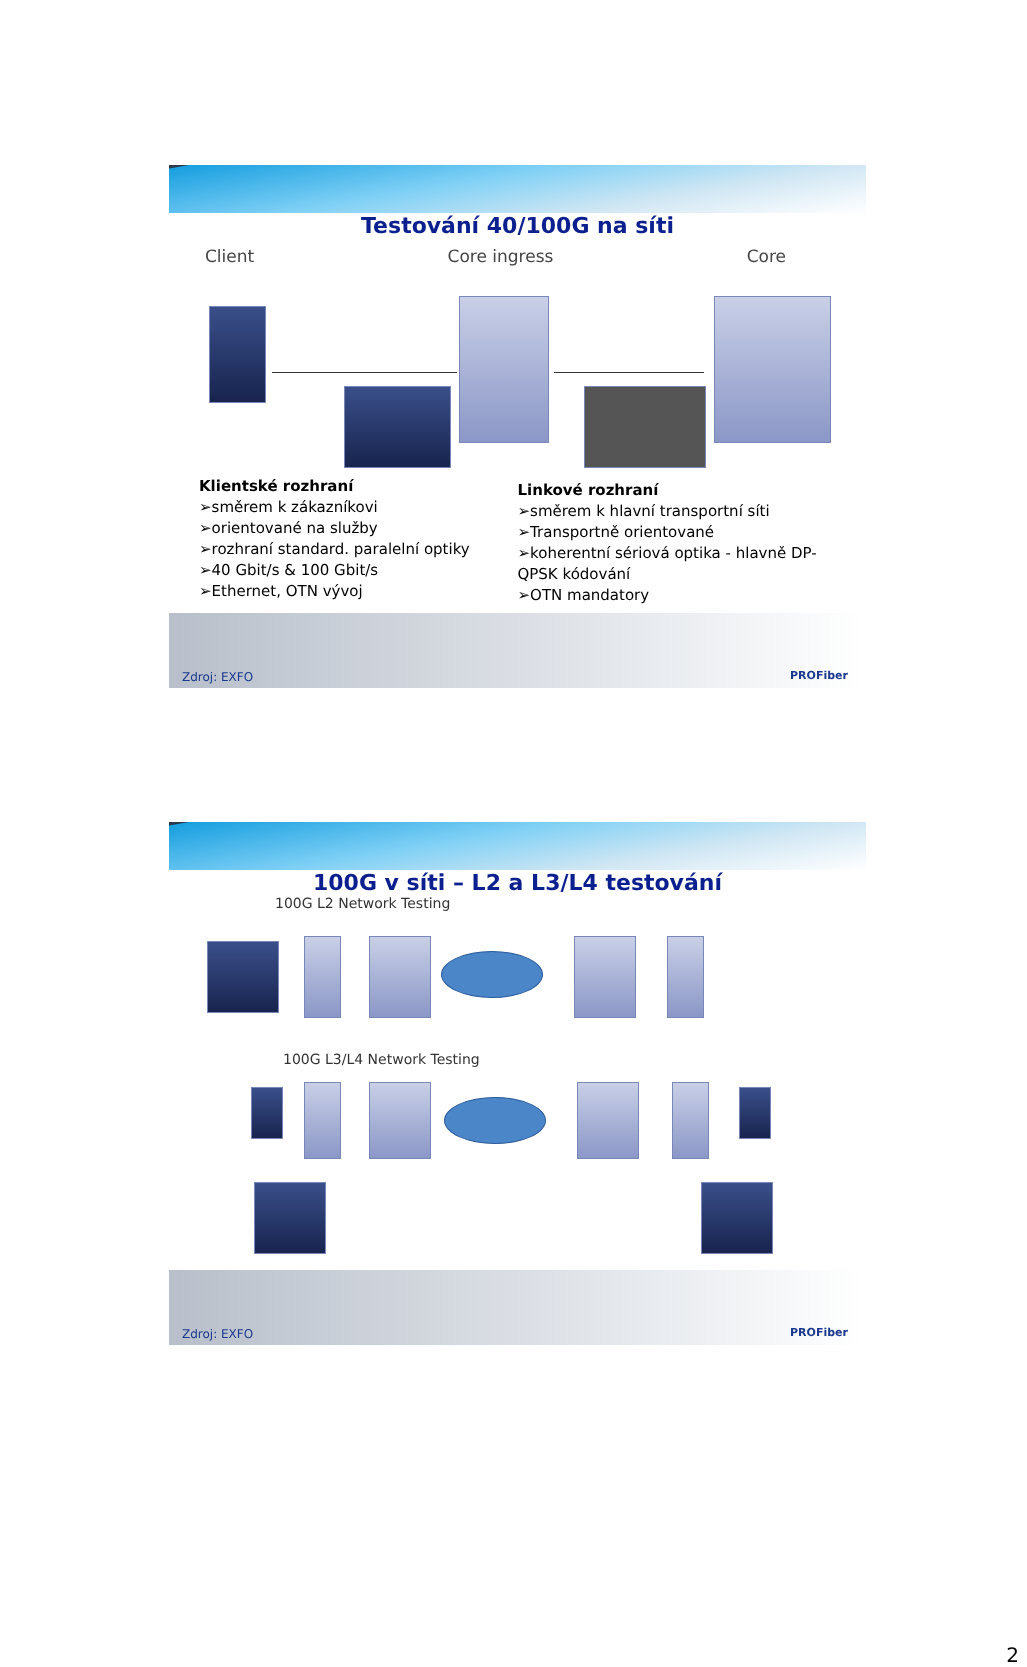Testování 40/100G na síti
Client Core ingress Core
Klientské rozhraní
➢směrem k zákazníkovi
➢orientované na služby
➢rozhraní standard. paralelní optiky
➢40 Gbit/s & 100 Gbit/s
➢Ethernet, OTN vývoj
Linkové rozhraní
➢směrem k hlavní transportní síti
➢Transportně orientované
➢koherentní sériová optika - hlavně DP-QPSK kódování
➢OTN mandatory
Zdroj: EXFO PROFiber
100G v síti – L2 a L3/L4 testování
100G L2 Network Testing
100G L3/L4 Network Testing
Zdroj: EXFO PROFiber
2